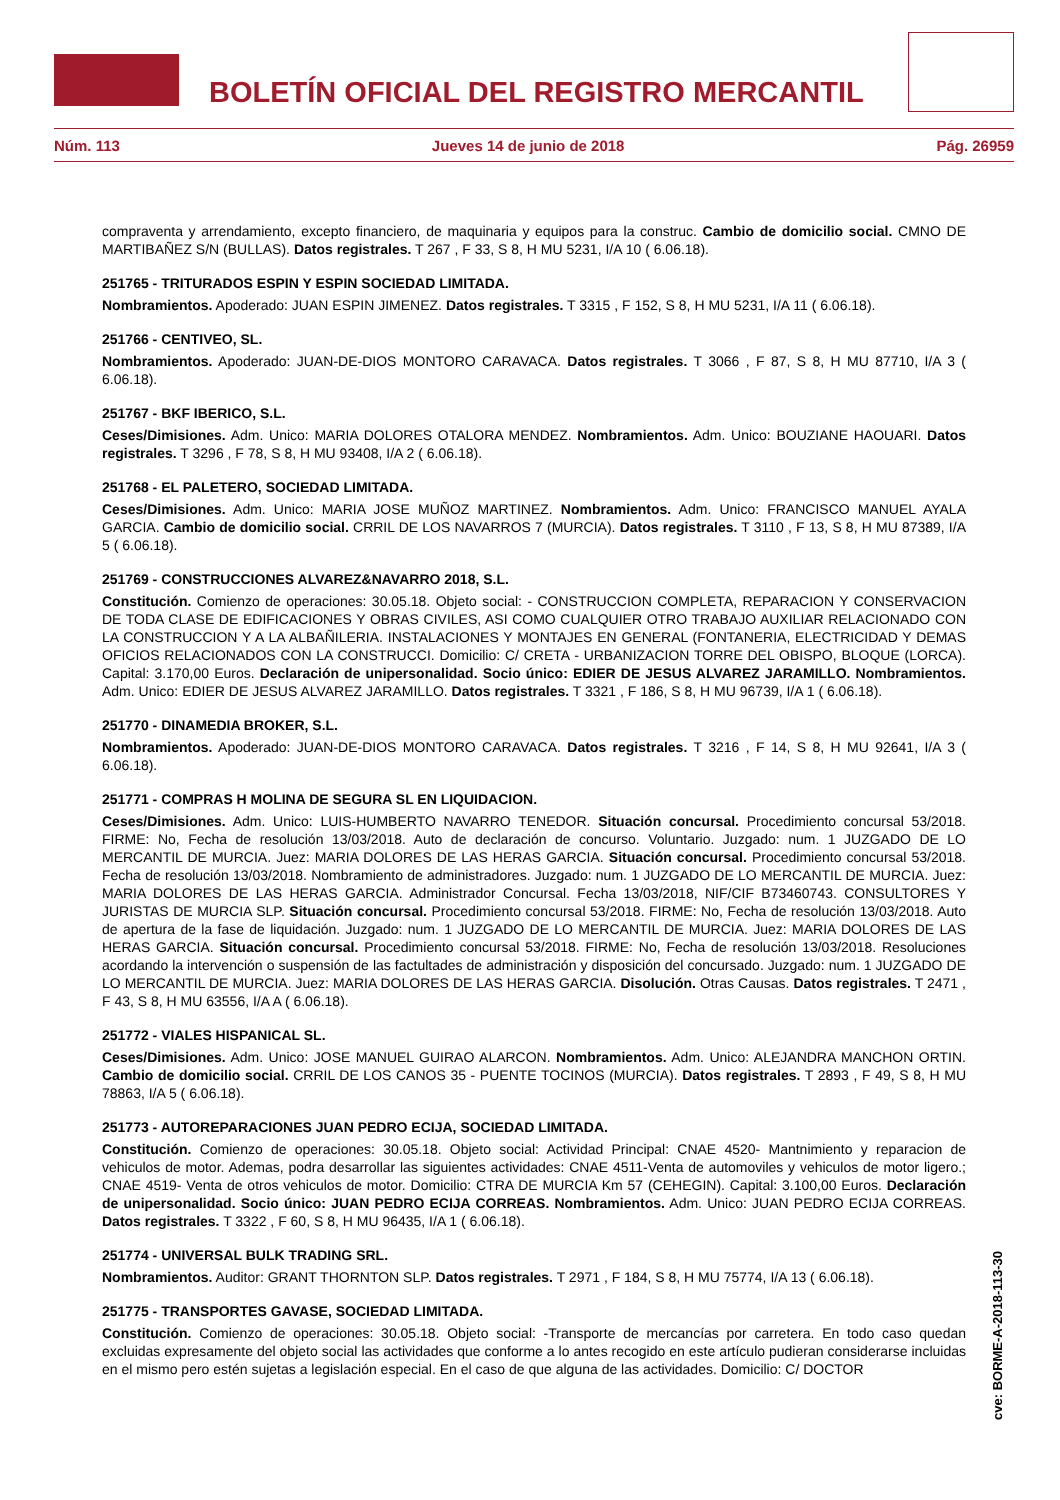BOLETÍN OFICIAL DEL REGISTRO MERCANTIL
Núm. 113 Jueves 14 de junio de 2018 Pág. 26959
compraventa y arrendamiento, excepto financiero, de maquinaria y equipos para la construc. Cambio de domicilio social. CMNO DE MARTIBAÑEZ S/N (BULLAS). Datos registrales. T 267 , F 33, S 8, H MU 5231, I/A 10 ( 6.06.18).
251765 - TRITURADOS ESPIN Y ESPIN SOCIEDAD LIMITADA.
Nombramientos. Apoderado: JUAN ESPIN JIMENEZ. Datos registrales. T 3315 , F 152, S 8, H MU 5231, I/A 11 ( 6.06.18).
251766 - CENTIVEO, SL.
Nombramientos. Apoderado: JUAN-DE-DIOS MONTORO CARAVACA. Datos registrales. T 3066 , F 87, S 8, H MU 87710, I/A 3 ( 6.06.18).
251767 - BKF IBERICO, S.L.
Ceses/Dimisiones. Adm. Unico: MARIA DOLORES OTALORA MENDEZ. Nombramientos. Adm. Unico: BOUZIANE HAOUARI. Datos registrales. T 3296 , F 78, S 8, H MU 93408, I/A 2 ( 6.06.18).
251768 - EL PALETERO, SOCIEDAD LIMITADA.
Ceses/Dimisiones. Adm. Unico: MARIA JOSE MUÑOZ MARTINEZ. Nombramientos. Adm. Unico: FRANCISCO MANUEL AYALA GARCIA. Cambio de domicilio social. CRRIL DE LOS NAVARROS 7 (MURCIA). Datos registrales. T 3110 , F 13, S 8, H MU 87389, I/A 5 ( 6.06.18).
251769 - CONSTRUCCIONES ALVAREZ&NAVARRO 2018, S.L.
Constitución. Comienzo de operaciones: 30.05.18. Objeto social: - CONSTRUCCION COMPLETA, REPARACION Y CONSERVACION DE TODA CLASE DE EDIFICACIONES Y OBRAS CIVILES, ASI COMO CUALQUIER OTRO TRABAJO AUXILIAR RELACIONADO CON LA CONSTRUCCION Y A LA ALBAÑILERIA. INSTALACIONES Y MONTAJES EN GENERAL (FONTANERIA, ELECTRICIDAD Y DEMAS OFICIOS RELACIONADOS CON LA CONSTRUCCI. Domicilio: C/ CRETA - URBANIZACION TORRE DEL OBISPO, BLOQUE (LORCA). Capital: 3.170,00 Euros. Declaración de unipersonalidad. Socio único: EDIER DE JESUS ALVAREZ JARAMILLO. Nombramientos. Adm. Unico: EDIER DE JESUS ALVAREZ JARAMILLO. Datos registrales. T 3321 , F 186, S 8, H MU 96739, I/A 1 ( 6.06.18).
251770 - DINAMEDIA BROKER, S.L.
Nombramientos. Apoderado: JUAN-DE-DIOS MONTORO CARAVACA. Datos registrales. T 3216 , F 14, S 8, H MU 92641, I/A 3 ( 6.06.18).
251771 - COMPRAS H MOLINA DE SEGURA SL EN LIQUIDACION.
Ceses/Dimisiones. Adm. Unico: LUIS-HUMBERTO NAVARRO TENEDOR. Situación concursal. Procedimiento concursal 53/2018. FIRME: No, Fecha de resolución 13/03/2018. Auto de declaración de concurso. Voluntario. Juzgado: num. 1 JUZGADO DE LO MERCANTIL DE MURCIA. Juez: MARIA DOLORES DE LAS HERAS GARCIA. Situación concursal. Procedimiento concursal 53/2018. Fecha de resolución 13/03/2018. Nombramiento de administradores. Juzgado: num. 1 JUZGADO DE LO MERCANTIL DE MURCIA. Juez: MARIA DOLORES DE LAS HERAS GARCIA. Administrador Concursal. Fecha 13/03/2018, NIF/CIF B73460743. CONSULTORES Y JURISTAS DE MURCIA SLP. Situación concursal. Procedimiento concursal 53/2018. FIRME: No, Fecha de resolución 13/03/2018. Auto de apertura de la fase de liquidación. Juzgado: num. 1 JUZGADO DE LO MERCANTIL DE MURCIA. Juez: MARIA DOLORES DE LAS HERAS GARCIA. Situación concursal. Procedimiento concursal 53/2018. FIRME: No, Fecha de resolución 13/03/2018. Resoluciones acordando la intervención o suspensión de las factultades de administración y disposición del concursado. Juzgado: num. 1 JUZGADO DE LO MERCANTIL DE MURCIA. Juez: MARIA DOLORES DE LAS HERAS GARCIA. Disolución. Otras Causas. Datos registrales. T 2471 , F 43, S 8, H MU 63556, I/A A ( 6.06.18).
251772 - VIALES HISPANICAL SL.
Ceses/Dimisiones. Adm. Unico: JOSE MANUEL GUIRAO ALARCON. Nombramientos. Adm. Unico: ALEJANDRA MANCHON ORTIN. Cambio de domicilio social. CRRIL DE LOS CANOS 35 - PUENTE TOCINOS (MURCIA). Datos registrales. T 2893 , F 49, S 8, H MU 78863, I/A 5 ( 6.06.18).
251773 - AUTOREPARACIONES JUAN PEDRO ECIJA, SOCIEDAD LIMITADA.
Constitución. Comienzo de operaciones: 30.05.18. Objeto social: Actividad Principal: CNAE 4520- Mantnimiento y reparacion de vehiculos de motor. Ademas, podra desarrollar las siguientes actividades: CNAE 4511-Venta de automoviles y vehiculos de motor ligero.; CNAE 4519- Venta de otros vehiculos de motor. Domicilio: CTRA DE MURCIA Km 57 (CEHEGIN). Capital: 3.100,00 Euros. Declaración de unipersonalidad. Socio único: JUAN PEDRO ECIJA CORREAS. Nombramientos. Adm. Unico: JUAN PEDRO ECIJA CORREAS. Datos registrales. T 3322 , F 60, S 8, H MU 96435, I/A 1 ( 6.06.18).
251774 - UNIVERSAL BULK TRADING SRL.
Nombramientos. Auditor: GRANT THORNTON SLP. Datos registrales. T 2971 , F 184, S 8, H MU 75774, I/A 13 ( 6.06.18).
251775 - TRANSPORTES GAVASE, SOCIEDAD LIMITADA.
Constitución. Comienzo de operaciones: 30.05.18. Objeto social: -Transporte de mercancías por carretera. En todo caso quedan excluidas expresamente del objeto social las actividades que conforme a lo antes recogido en este artículo pudieran considerarse incluidas en el mismo pero estén sujetas a legislación especial. En el caso de que alguna de las actividades. Domicilio: C/ DOCTOR
cve: BORME-A-2018-113-30